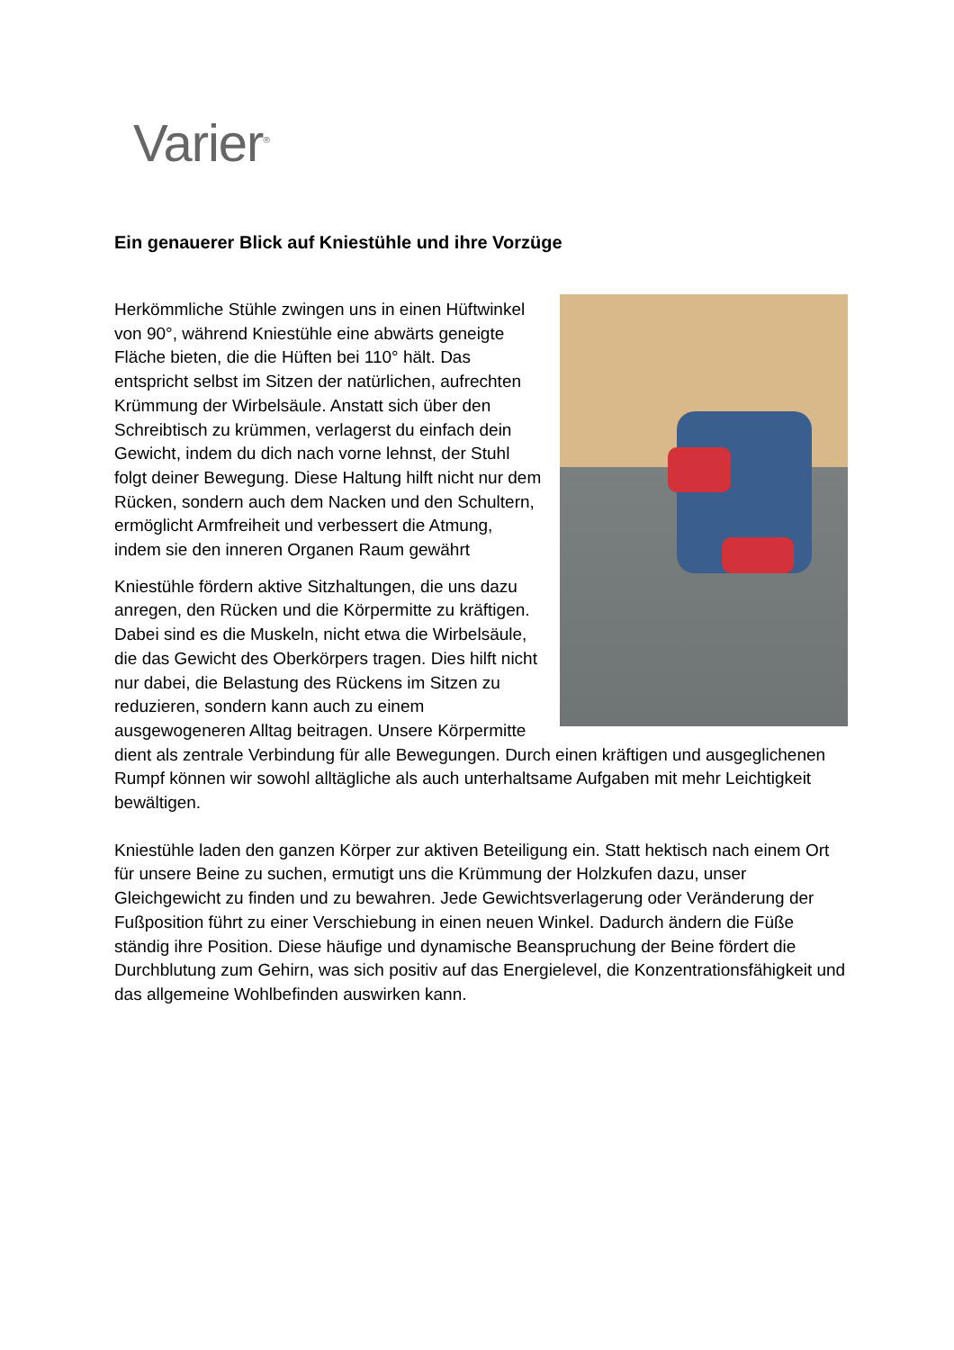Varier<sup>®</sup>
Ein genauerer Blick auf Kniestühle und ihre Vorzüge
Herkömmliche Stühle zwingen uns in einen Hüftwinkel von 90°, während Kniestühle eine abwärts geneigte Fläche bieten, die die Hüften bei 110° hält. Das entspricht selbst im Sitzen der natürlichen, aufrechten Krümmung der Wirbelsäule. Anstatt sich über den Schreibtisch zu krümmen, verlagerst du einfach dein Gewicht, indem du dich nach vorne lehnst, der Stuhl folgt deiner Bewegung. Diese Haltung hilft nicht nur dem Rücken, sondern auch dem Nacken und den Schultern, ermöglicht Armfreiheit und verbessert die Atmung, indem sie den inneren Organen Raum gewährt
Kniestühle fördern aktive Sitzhaltungen, die uns dazu anregen, den Rücken und die Körpermitte zu kräftigen. Dabei sind es die Muskeln, nicht etwa die Wirbelsäule, die das Gewicht des Oberkörpers tragen. Dies hilft nicht nur dabei, die Belastung des Rückens im Sitzen zu reduzieren, sondern kann auch zu einem ausgewogeneren Alltag beitragen. Unsere Körpermitte dient als zentrale Verbindung für alle Bewegungen. Durch einen kräftigen und ausgeglichenen Rumpf können wir sowohl alltägliche als auch unterhaltsame Aufgaben mit mehr Leichtigkeit bewältigen.
Kniestühle laden den ganzen Körper zur aktiven Beteiligung ein. Statt hektisch nach einem Ort für unsere Beine zu suchen, ermutigt uns die Krümmung der Holzkufen dazu, unser Gleichgewicht zu finden und zu bewahren. Jede Gewichtsverlagerung oder Veränderung der Fußposition führt zu einer Verschiebung in einen neuen Winkel. Dadurch ändern die Füße ständig ihre Position. Diese häufige und dynamische Beanspruchung der Beine fördert die Durchblutung zum Gehirn, was sich positiv auf das Energielevel, die Konzentrationsfähigkeit und das allgemeine Wohlbefinden auswirken kann.